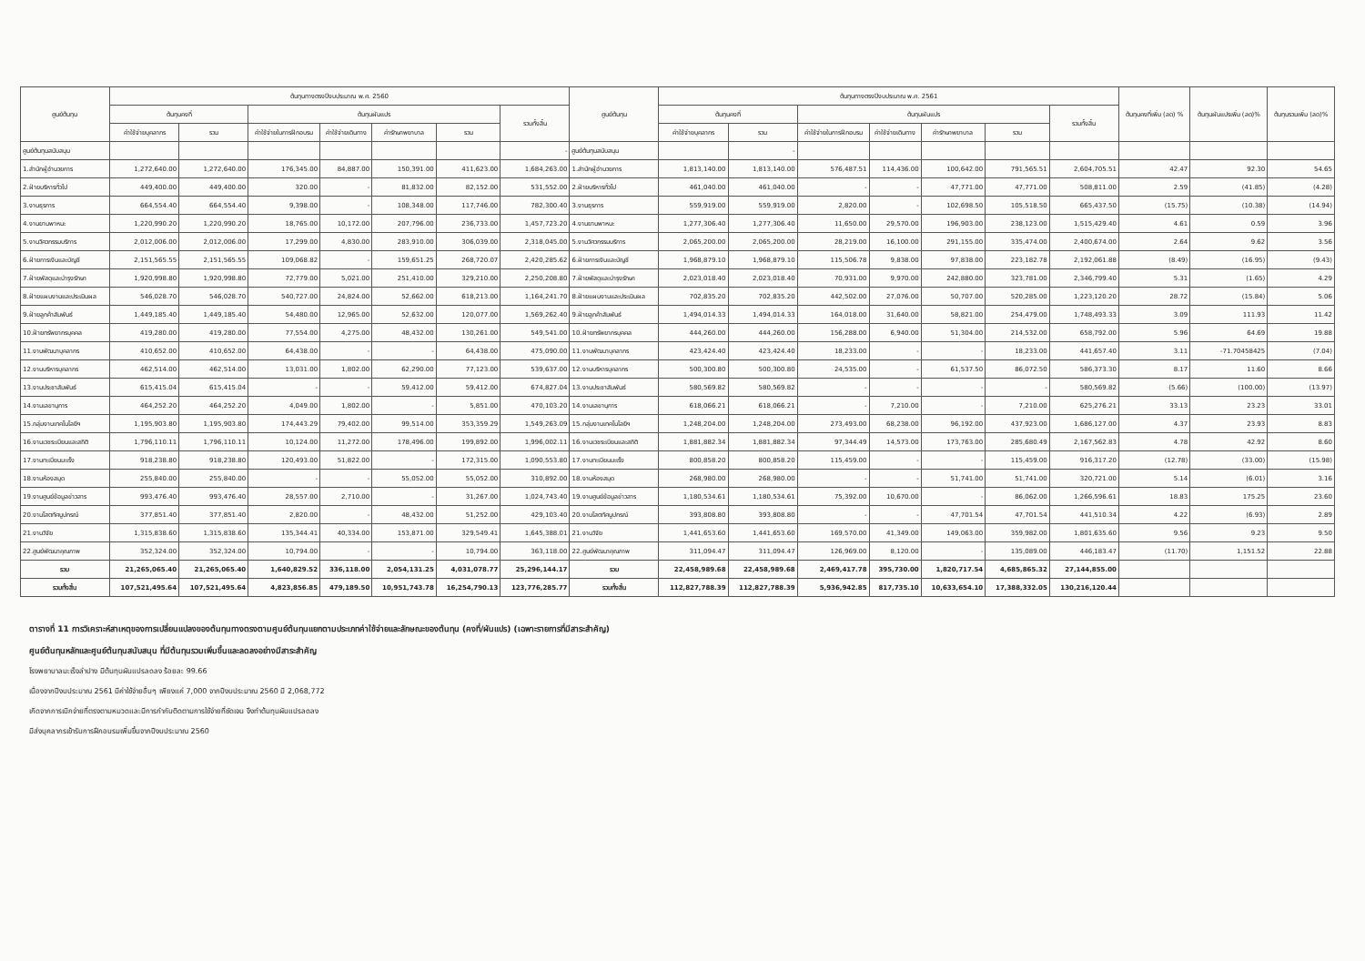| ศูนย์ต้นทุน | ต้นทุนทางตรงปีงบประมาณ พ.ศ. 2560 | | | | | | | ศูนย์ต้นทุน | ต้นทุนทางตรงปีงบประมาณ พ.ศ. 2561 | | | | | | | ต้นทุนคงที่เพิ่ม (ลด) % | ต้นทุนผันแปรเพิ่ม (ลด)% | ต้นทุนรวมเพิ่ม (ลด)% |
| --- | --- | --- | --- | --- | --- | --- | --- | --- | --- | --- | --- | --- | --- | --- | --- | --- | --- | --- |
| | ต้นทุนคงที่ | | ต้นทุนผันแปร | | | | รวมทั้งสิ้น | | ต้นทุนคงที่ | | ต้นทุนผันแปร | | | | รวมทั้งสิ้น | | | |
| | ค่าใช้จ่ายบุคลากร | รวม | ค่าใช้จ่ายในการฝึกอบรม | ค่าใช้จ่ายเดินทาง | ค่ารักษาพยาบาล | รวม | | | ค่าใช้จ่ายบุคลากร | รวม | ค่าใช้จ่ายในการฝึกอบรม | ค่าใช้จ่ายเดินทาง | ค่ารักษาพยาบาล | รวม | | | | |
| ศูนย์ต้นทุนสนับสนุน | | | | | | | - | ศูนย์ต้นทุนสนับสนุน | | - | | | | | | | | |
| 1.สำนักผู้อำนวยการ | 1,272,640.00 | 1,272,640.00 | 176,345.00 | 84,887.00 | 150,391.00 | 411,623.00 | 1,684,263.00 | 1.สำนักผู้อำนวยการ | 1,813,140.00 | 1,813,140.00 | 576,487.51 | 114,436.00 | 100,642.00 | 791,565.51 | 2,604,705.51 | 42.47 | 92.30 | 54.65 |
| 2.ฝ่ายบริหารทั่วไป | 449,400.00 | 449,400.00 | 320.00 | - | 81,832.00 | 82,152.00 | 531,552.00 | 2.ฝ่ายบริหารทั่วไป | 461,040.00 | 461,040.00 | - | - | 47,771.00 | 47,771.00 | 508,811.00 | 2.59 | (41.85) | (4.28) |
| 3.งานธุรการ | 664,554.40 | 664,554.40 | 9,398.00 | - | 108,348.00 | 117,746.00 | 782,300.40 | 3.งานธุรการ | 559,919.00 | 559,919.00 | 2,820.00 | - | 102,698.50 | 105,518.50 | 665,437.50 | (15.75) | (10.38) | (14.94) |
| 4.งานยานพาหนะ | 1,220,990.20 | 1,220,990.20 | 18,765.00 | 10,172.00 | 207,796.00 | 236,733.00 | 1,457,723.20 | 4.งานยานพาหนะ | 1,277,306.40 | 1,277,306.40 | 11,650.00 | 29,570.00 | 196,903.00 | 238,123.00 | 1,515,429.40 | 4.61 | 0.59 | 3.96 |
| 5.งานวิศวกรรมบริการ | 2,012,006.00 | 2,012,006.00 | 17,299.00 | 4,830.00 | 283,910.00 | 306,039.00 | 2,318,045.00 | 5.งานวิศวกรรมบริการ | 2,065,200.00 | 2,065,200.00 | 28,219.00 | 16,100.00 | 291,155.00 | 335,474.00 | 2,400,674.00 | 2.64 | 9.62 | 3.56 |
| 6.ฝ่ายการเงินและบัญชี | 2,151,565.55 | 2,151,565.55 | 109,068.82 | - | 159,651.25 | 268,720.07 | 2,420,285.62 | 6.ฝ่ายการเงินและบัญชี | 1,968,879.10 | 1,968,879.10 | 115,506.78 | 9,838.00 | 97,838.00 | 223,182.78 | 2,192,061.88 | (8.49) | (16.95) | (9.43) |
| 7.ฝ่ายพัสดุและบำรุงรักษา | 1,920,998.80 | 1,920,998.80 | 72,779.00 | 5,021.00 | 251,410.00 | 329,210.00 | 2,250,208.80 | 7.ฝ่ายพัสดุและบำรุงรักษา | 2,023,018.40 | 2,023,018.40 | 70,931.00 | 9,970.00 | 242,880.00 | 323,781.00 | 2,346,799.40 | 5.31 | (1.65) | 4.29 |
| 8.ฝ่ายแผนงานและประเมินผล | 546,028.70 | 546,028.70 | 540,727.00 | 24,824.00 | 52,662.00 | 618,213.00 | 1,164,241.70 | 8.ฝ่ายแผนงานและประเมินผล | 702,835.20 | 702,835.20 | 442,502.00 | 27,076.00 | 50,707.00 | 520,285.00 | 1,223,120.20 | 28.72 | (15.84) | 5.06 |
| 9.ฝ่ายลูกค้าสัมพันธ์ | 1,449,185.40 | 1,449,185.40 | 54,480.00 | 12,965.00 | 52,632.00 | 120,077.00 | 1,569,262.40 | 9.ฝ่ายลูกค้าสัมพันธ์ | 1,494,014.33 | 1,494,014.33 | 164,018.00 | 31,640.00 | 58,821.00 | 254,479.00 | 1,748,493.33 | 3.09 | 111.93 | 11.42 |
| 10.ฝ่ายทรัพยากรบุคคล | 419,280.00 | 419,280.00 | 77,554.00 | 4,275.00 | 48,432.00 | 130,261.00 | 549,541.00 | 10.ฝ่ายทรัพยากรบุคคล | 444,260.00 | 444,260.00 | 156,288.00 | 6,940.00 | 51,304.00 | 214,532.00 | 658,792.00 | 5.96 | 64.69 | 19.88 |
| 11.งานพัฒนาบุคลากร | 410,652.00 | 410,652.00 | 64,438.00 | - | - | 64,438.00 | 475,090.00 | 11.งานพัฒนาบุคลากร | 423,424.40 | 423,424.40 | 18,233.00 | - | - | 18,233.00 | 441,657.40 | 3.11 | -71.70458425 | (7.04) |
| 12.งานบริหารบุคลากร | 462,514.00 | 462,514.00 | 13,031.00 | 1,802.00 | 62,290.00 | 77,123.00 | 539,637.00 | 12.งานบริหารบุคลากร | 500,300.80 | 500,300.80 | 24,535.00 | - | 61,537.50 | 86,072.50 | 586,373.30 | 8.17 | 11.60 | 8.66 |
| 13.งานประชาสัมพันธ์ | 615,415.04 | 615,415.04 | - | - | 59,412.00 | 59,412.00 | 674,827.04 | 13.งานประชาสัมพันธ์ | 580,569.82 | 580,569.82 | - | - | - | - | 580,569.82 | (5.66) | (100.00) | (13.97) |
| 14.งานเลขานุการ | 464,252.20 | 464,252.20 | 4,049.00 | 1,802.00 | - | 5,851.00 | 470,103.20 | 14.งานเลขานุการ | 618,066.21 | 618,066.21 | - | 7,210.00 | - | 7,210.00 | 625,276.21 | 33.13 | 23.23 | 33.01 |
| 15.กลุ่มงานเทคโนโลยีฯ | 1,195,903.80 | 1,195,903.80 | 174,443.29 | 79,402.00 | 99,514.00 | 353,359.29 | 1,549,263.09 | 15.กลุ่มงานเทคโนโลยีฯ | 1,248,204.00 | 1,248,204.00 | 273,493.00 | 68,238.00 | 96,192.00 | 437,923.00 | 1,686,127.00 | 4.37 | 23.93 | 8.83 |
| 16.งานเวชระเบียนและสถิติ | 1,796,110.11 | 1,796,110.11 | 10,124.00 | 11,272.00 | 178,496.00 | 199,892.00 | 1,996,002.11 | 16.งานเวชระเบียนและสถิติ | 1,881,882.34 | 1,881,882.34 | 97,344.49 | 14,573.00 | 173,763.00 | 285,680.49 | 2,167,562.83 | 4.78 | 42.92 | 8.60 |
| 17.งานทะเบียนมะเร็ง | 918,238.80 | 918,238.80 | 120,493.00 | 51,822.00 | - | 172,315.00 | 1,090,553.80 | 17.งานทะเบียนมะเร็ง | 800,858.20 | 800,858.20 | 115,459.00 | - | - | 115,459.00 | 916,317.20 | (12.78) | (33.00) | (15.98) |
| 18.งานห้องสมุด | 255,840.00 | 255,840.00 | - | - | 55,052.00 | 55,052.00 | 310,892.00 | 18.งานห้องสมุด | 268,980.00 | 268,980.00 | - | - | 51,741.00 | 51,741.00 | 320,721.00 | 5.14 | (6.01) | 3.16 |
| 19.งานศูนย์ข้อมูลข่าวสาร | 993,476.40 | 993,476.40 | 28,557.00 | 2,710.00 | - | 31,267.00 | 1,024,743.40 | 19.งานศูนย์ข้อมูลข่าวสาร | 1,180,534.61 | 1,180,534.61 | 75,392.00 | 10,670.00 | - | 86,062.00 | 1,266,596.61 | 18.83 | 175.25 | 23.60 |
| 20.งานโสตทัศนูปกรณ์ | 377,851.40 | 377,851.40 | 2,820.00 | - | 48,432.00 | 51,252.00 | 429,103.40 | 20.งานโสตทัศนูปกรณ์ | 393,808.80 | 393,808.80 | - | - | 47,701.54 | 47,701.54 | 441,510.34 | 4.22 | (6.93) | 2.89 |
| 21.งานวิจัย | 1,315,838.60 | 1,315,838.60 | 135,344.41 | 40,334.00 | 153,871.00 | 329,549.41 | 1,645,388.01 | 21.งานวิจัย | 1,441,653.60 | 1,441,653.60 | 169,570.00 | 41,349.00 | 149,063.00 | 359,982.00 | 1,801,635.60 | 9.56 | 9.23 | 9.50 |
| 22.ศูนย์พัฒนาคุณภาพ | 352,324.00 | 352,324.00 | 10,794.00 | - | - | 10,794.00 | 363,118.00 | 22.ศูนย์พัฒนาคุณภาพ | 311,094.47 | 311,094.47 | 126,969.00 | 8,120.00 | - | 135,089.00 | 446,183.47 | (11.70) | 1,151.52 | 22.88 |
| รวม | 21,265,065.40 | 21,265,065.40 | 1,640,829.52 | 336,118.00 | 2,054,131.25 | 4,031,078.77 | 25,296,144.17 | รวม | 22,458,989.68 | 22,458,989.68 | 2,469,417.78 | 395,730.00 | 1,820,717.54 | 4,685,865.32 | 27,144,855.00 | | | |
| รวมทั้งสิ้น | 107,521,495.64 | 107,521,495.64 | 4,823,856.85 | 479,189.50 | 10,951,743.78 | 16,254,790.13 | 123,776,285.77 | รวมทั้งสิ้น | 112,827,788.39 | 112,827,788.39 | 5,936,942.85 | 817,735.10 | 10,633,654.10 | 17,388,332.05 | 130,216,120.44 | | | |
ตารางที่ 11 การวิเคราะห์สาเหตุของการเปลี่ยนแปลงของต้นทุนทางตรงตามศูนย์ต้นทุนแยกตามประเภทค่าใช้จ่ายและลักษณะของต้นทุน (คงที่/ผันแปร) (เฉพาะรายการที่มีสาระสำคัญ)
ศูนย์ต้นทุนหลักและศูนย์ต้นทุนสนับสนุน ที่มีต้นทุนรวมเพิ่มขึ้นและลดลงอย่างมีสาระสำคัญ
โรงพยาบาลมะเร็งลำปาง มีต้นทุนผันแปรลดลง ร้อยละ 99.66
เนื่องจากปีงบประมาณ 2561 มีค่าใช้จ่ายอื่นๆ เพียงแค่ 7,000 จากปีงบประมาณ 2560 มี 2,068,772
เกิดจากการเบิกจ่ายที่ตรงตามหมวดและมีการกำกับติดตามการใช้จ่ายที่ชัดเจน จึงทำต้นทุนผันแปรลดลง
มีส่งบุคลากรเข้ารับการฝึกอบรมเพิ่มขึ้นจากปีงบประมาณ 2560